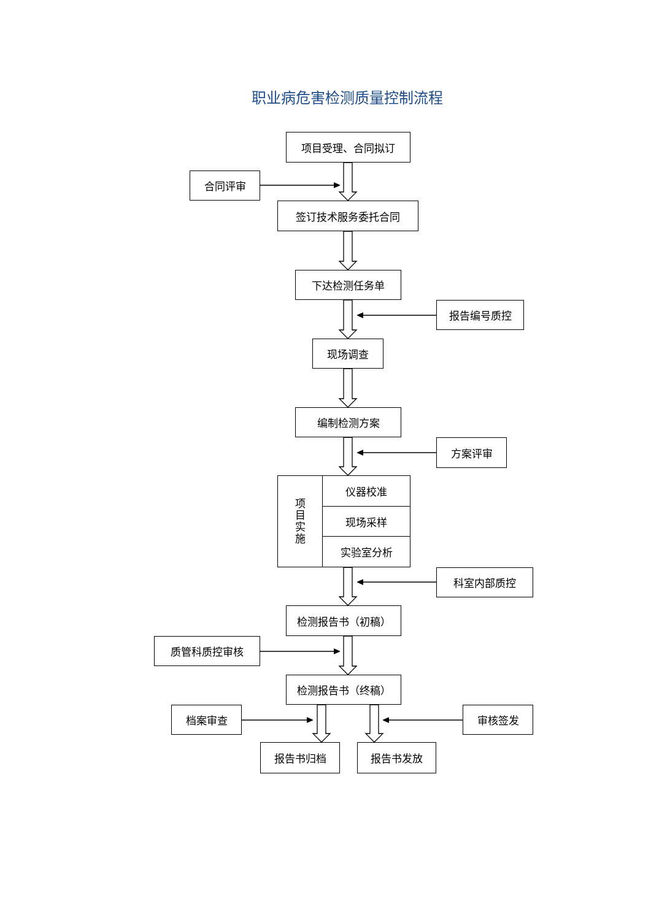职业病危害检测质量控制流程
项目受理、合同拟订
合同评审
签订技术服务委托合同
下达检测任务单
报告编号质控
现场调查
编制检测方案
方案评审
项
目
实
施
仪器校准
现场采样
实验室分析
科室内部质控
检测报告书（初稿）
质管科质控审核
检测报告书（终稿）
档案审查 审核签发
报告书归档 报告书发放